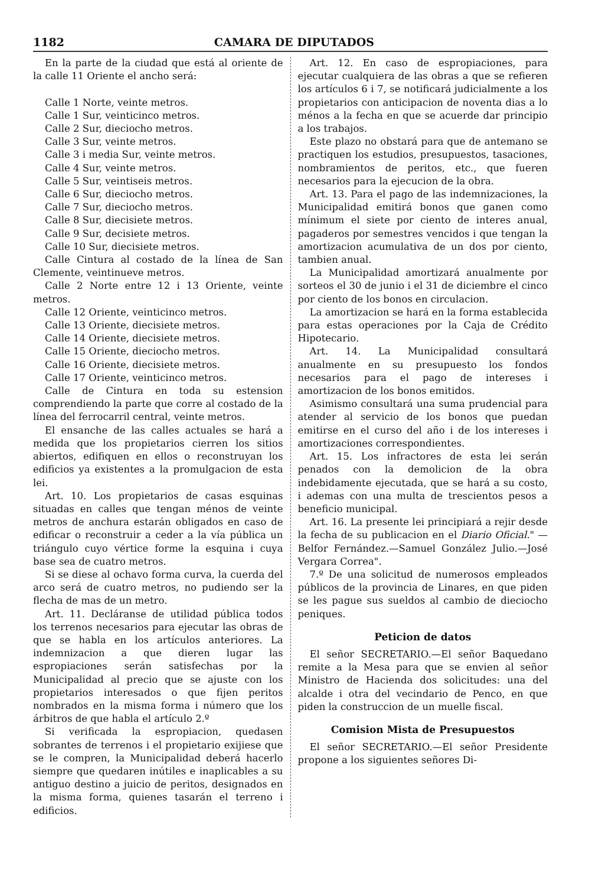1182 CAMARA DE DIPUTADOS
En la parte de la ciudad que está al oriente de la calle 11 Oriente el ancho será:
Calle 1 Norte, veinte metros.
Calle 1 Sur, veinticinco metros.
Calle 2 Sur, dieciocho metros.
Calle 3 Sur, veinte metros.
Calle 3 i media Sur, veinte metros.
Calle 4 Sur, veinte metros.
Calle 5 Sur, veintiseis metros.
Calle 6 Sur, dieciocho metros.
Calle 7 Sur, dieciocho metros.
Calle 8 Sur, diecisiete metros.
Calle 9 Sur, decisiete metros.
Calle 10 Sur, diecisiete metros.
Calle Cintura al costado de la línea de San Clemente, veintinueve metros.
Calle 2 Norte entre 12 i 13 Oriente, veinte metros.
Calle 12 Oriente, veinticinco metros.
Calle 13 Oriente, diecisiete metros.
Calle 14 Oriente, diecisiete metros.
Calle 15 Oriente, dieciocho metros.
Calle 16 Oriente, diecisiete metros.
Calle 17 Oriente, veinticinco metros.
Calle de Cintura en toda su estension comprendiendo la parte que corre al costado de la línea del ferrocarril central, veinte metros.
El ensanche de las calles actuales se hará a medida que los propietarios cierren los sitios abiertos, edifiquen en ellos o reconstruyan los edificios ya existentes a la promulgacion de esta lei.
Art. 10. Los propietarios de casas esquinas situadas en calles que tengan ménos de veinte metros de anchura estarán obligados en caso de edificar o reconstruir a ceder a la vía pública un triángulo cuyo vértice forme la esquina i cuya base sea de cuatro metros.
Si se diese al ochavo forma curva, la cuerda del arco será de cuatro metros, no pudiendo ser la flecha de mas de un metro.
Art. 11. Decláranse de utilidad pública todos los terrenos necesarios para ejecutar las obras de que se habla en los artículos anteriores. La indemnizacion a que dieren lugar las espropiaciones serán satisfechas por la Municipalidad al precio que se ajuste con los propietarios interesados o que fijen peritos nombrados en la misma forma i número que los árbitros de que habla el artículo 2.º
Si verificada la espropiacion, quedasen sobrantes de terrenos i el propietario exijiese que se le compren, la Municipalidad deberá hacerlo siempre que quedaren inútiles e inaplicables a su antiguo destino a juicio de peritos, designados en la misma forma, quienes tasarán el terreno i edificios.
Art. 12. En caso de espropiaciones, para ejecutar cualquiera de las obras a que se refieren los artículos 6 i 7, se notificará judicialmente a los propietarios con anticipacion de noventa dias a lo ménos a la fecha en que se acuerde dar principio a los trabajos.
Este plazo no obstará para que de antemano se practiquen los estudios, presupuestos, tasaciones, nombramientos de peritos, etc., que fueren necesarios para la ejecucion de la obra.
Art. 13. Para el pago de las indemnizaciones, la Municipalidad emitirá bonos que ganen como mínimum el siete por ciento de interes anual, pagaderos por semestres vencidos i que tengan la amortizacion acumulativa de un dos por ciento, tambien anual.
La Municipalidad amortizará anualmente por sorteos el 30 de junio i el 31 de diciembre el cinco por ciento de los bonos en circulacion.
La amortizacion se hará en la forma establecida para estas operaciones por la Caja de Crédito Hipotecario.
Art. 14. La Municipalidad consultará anualmente en su presupuesto los fondos necesarios para el pago de intereses i amortizacion de los bonos emitidos.
Asimismo consultará una suma prudencial para atender al servicio de los bonos que puedan emitirse en el curso del año i de los intereses i amortizaciones correspondientes.
Art. 15. Los infractores de esta lei serán penados con la demolicion de la obra indebidamente ejecutada, que se hará a su costo, i ademas con una multa de trescientos pesos a beneficio municipal.
Art. 16. La presente lei principiará a rejir desde la fecha de su publicacion en el Diario Oficial." —Belfor Fernández.—Samuel González Julio.—José Vergara Correa".
7.º De una solicitud de numerosos empleados públicos de la provincia de Linares, en que piden se les pague sus sueldos al cambio de dieciocho peniques.
Peticion de datos
El señor SECRETARIO.—El señor Baquedano remite a la Mesa para que se envien al señor Ministro de Hacienda dos solicitudes: una del alcalde i otra del vecindario de Penco, en que piden la construccion de un muelle fiscal.
Comision Mista de Presupuestos
El señor SECRETARIO.—El señor Presidente propone a los siguientes señores Di-